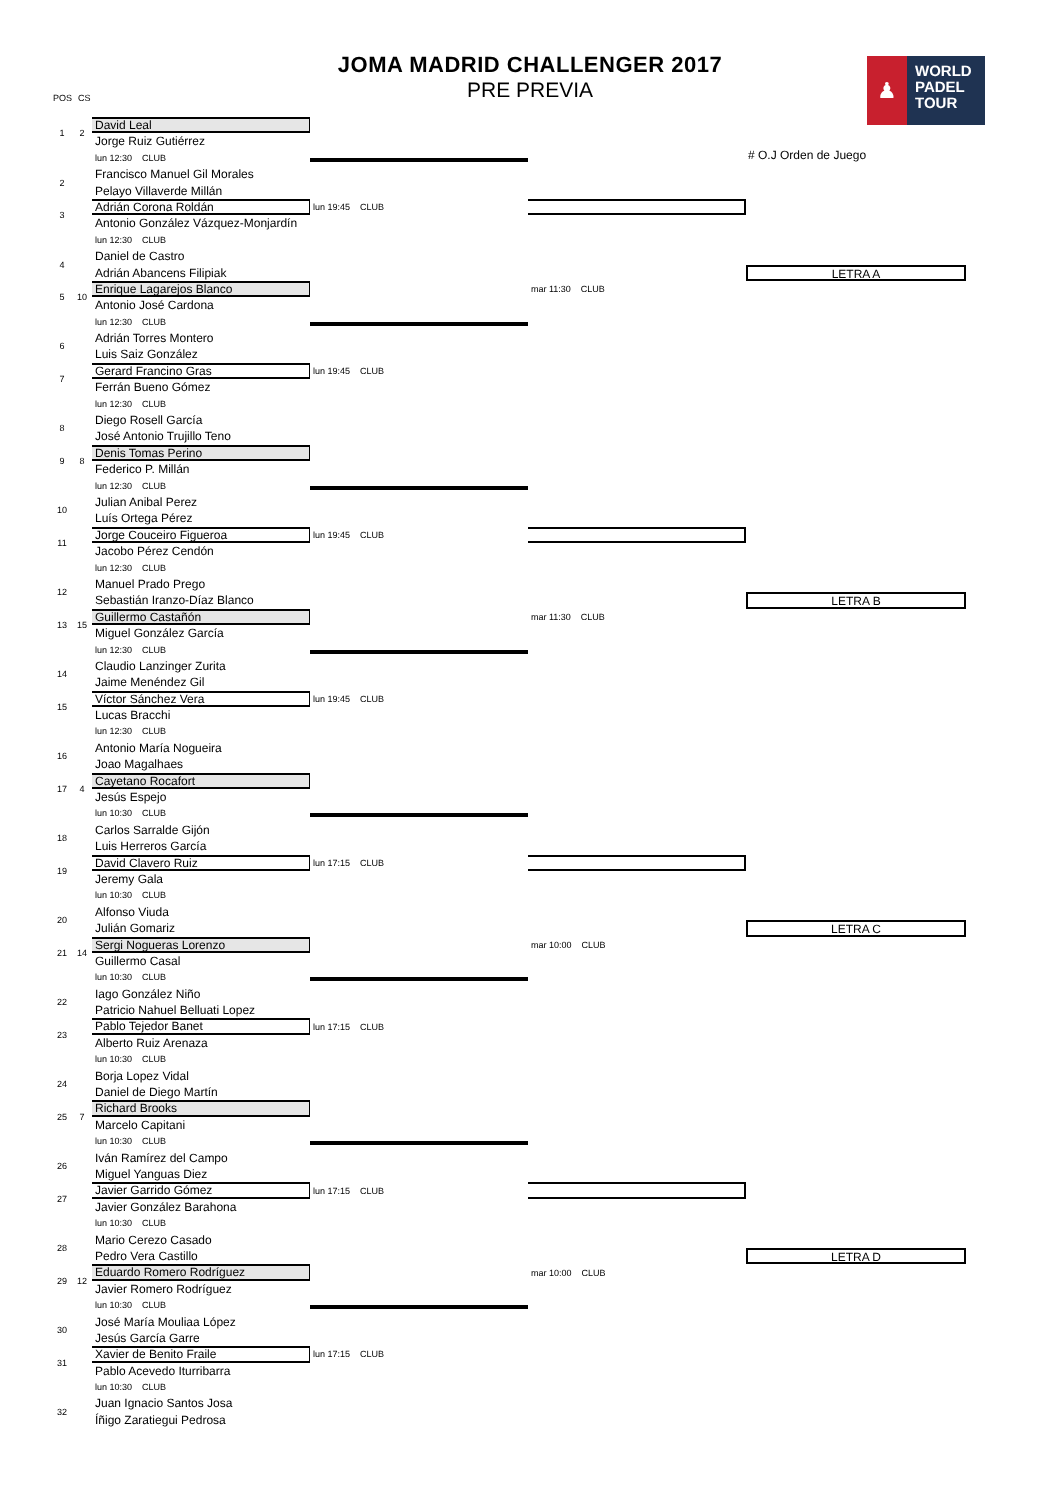POS CS
JOMA MADRID CHALLENGER 2017
PRE PREVIA
♟
WORLD
PADEL
TOUR
# O.J Orden de Juego
1
2
David Leal
Jorge Ruiz Gutiérrez
lun 12:30 CLUB
Francisco Manuel Gil Morales
Pelayo Villaverde Millán
2
3
lun 19:45 CLUB
Adrián Corona Roldán
Antonio González Vázquez-Monjardín
lun 12:30 CLUB
Daniel de Castro
Adrián Abancens Filipiak
4
LETRA A
5
10
mar 11:30 CLUB
Enrique Lagarejos Blanco
Antonio José Cardona
lun 12:30 CLUB
Adrián Torres Montero
Luis Saiz González
6
7
lun 19:45 CLUB
Gerard Francino Gras
Ferrán Bueno Gómez
lun 12:30 CLUB
Diego Rosell García
José Antonio Trujillo Teno
8
9
8
Denis Tomas Perino
Federico P. Millán
lun 12:30 CLUB
Julian Anibal Perez
Luís Ortega Pérez
10
11
lun 19:45 CLUB
Jorge Couceiro Figueroa
Jacobo Pérez Cendón
lun 12:30 CLUB
Manuel Prado Prego
Sebastián Iranzo-Díaz Blanco
12
LETRA B
13
15
mar 11:30 CLUB
Guillermo Castañón
Miguel González García
lun 12:30 CLUB
Claudio Lanzinger Zurita
Jaime Menéndez Gil
14
15
lun 19:45 CLUB
Víctor Sánchez Vera
Lucas Bracchi
lun 12:30 CLUB
Antonio María Nogueira
Joao Magalhaes
16
17
4
Cayetano Rocafort
Jesús Espejo
lun 10:30 CLUB
Carlos Sarralde Gijón
Luis Herreros García
18
19
lun 17:15 CLUB
David Clavero Ruiz
Jeremy Gala
lun 10:30 CLUB
Alfonso Viuda
Julián Gomariz
20
LETRA C
21
14
mar 10:00 CLUB
Sergi Nogueras Lorenzo
Guillermo Casal
lun 10:30 CLUB
Iago González Niño
Patricio Nahuel Belluati Lopez
22
23
lun 17:15 CLUB
Pablo Tejedor Banet
Alberto Ruiz Arenaza
lun 10:30 CLUB
Borja Lopez Vidal
Daniel de Diego Martín
24
25
7
Richard Brooks
Marcelo Capitani
lun 10:30 CLUB
Iván Ramírez del Campo
Miguel Yanguas Diez
26
27
lun 17:15 CLUB
Javier Garrido Gómez
Javier González Barahona
lun 10:30 CLUB
Mario Cerezo Casado
Pedro Vera Castillo
28
LETRA D
29
12
mar 10:00 CLUB
Eduardo Romero Rodríguez
Javier Romero Rodríguez
lun 10:30 CLUB
José María Mouliaa López
Jesús García Garre
30
31
lun 17:15 CLUB
Xavier de Benito Fraile
Pablo Acevedo Iturribarra
lun 10:30 CLUB
Juan Ignacio Santos Josa
Íñigo Zaratiegui Pedrosa
32